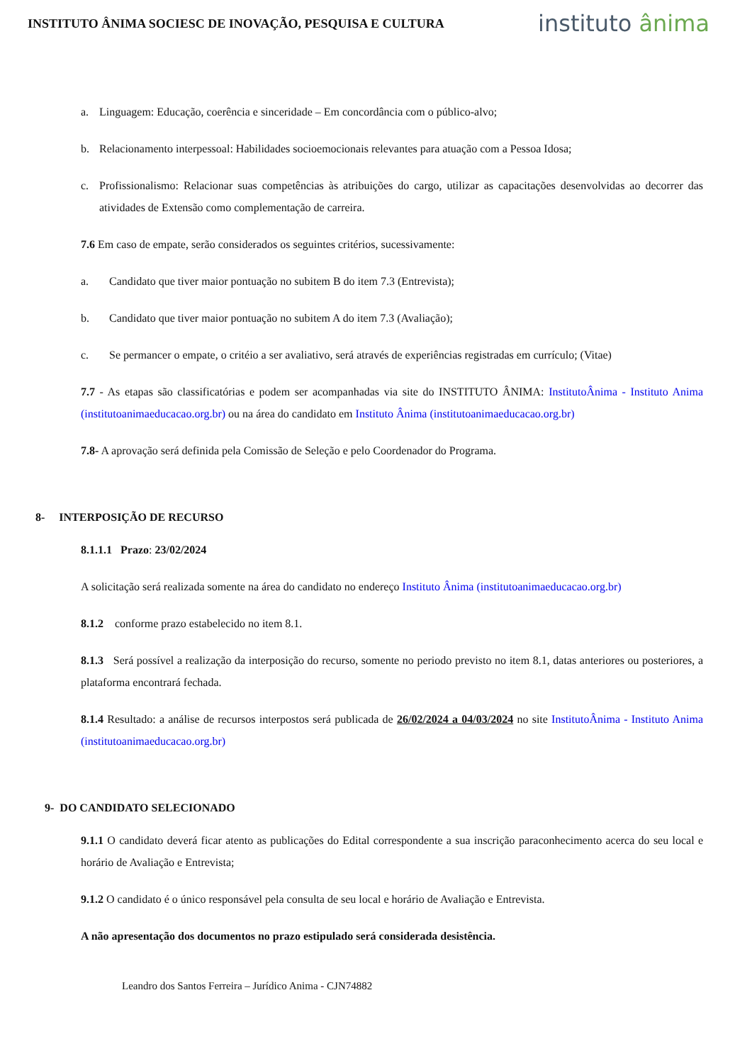INSTITUTO ÂNIMA SOCIESC DE INOVAÇÃO, PESQUISA E CULTURA
instituto ânima
a. Linguagem: Educação, coerência e sinceridade – Em concordância com o público-alvo;
b. Relacionamento interpessoal: Habilidades socioemocionais relevantes para atuação com a Pessoa Idosa;
c. Profissionalismo: Relacionar suas competências às atribuições do cargo, utilizar as capacitações desenvolvidas ao decorrer das atividades de Extensão como complementação de carreira.
7.6 Em caso de empate, serão considerados os seguintes critérios, sucessivamente:
a. Candidato que tiver maior pontuação no subitem B do item 7.3 (Entrevista);
b. Candidato que tiver maior pontuação no subitem A do item 7.3 (Avaliação);
c. Se permancer o empate, o critéio a ser avaliativo, será através de experiências registradas em currículo; (Vitae)
7.7 - As etapas são classificatórias e podem ser acompanhadas via site do INSTITUTO ÂNIMA: InstitutoÂnima - Instituto Anima (institutoanimaeducacao.org.br) ou na área do candidato em Instituto Ânima (institutoanimaeducacao.org.br)
7.8- A aprovação será definida pela Comissão de Seleção e pelo Coordenador do Programa.
8- INTERPOSIÇÃO DE RECURSO
8.1.1.1 Prazo: 23/02/2024
A solicitação será realizada somente na área do candidato no endereço Instituto Ânima (institutoanimaeducacao.org.br)
8.1.2 conforme prazo estabelecido no item 8.1.
8.1.3 Será possível a realização da interposição do recurso, somente no periodo previsto no item 8.1, datas anteriores ou posteriores, a plataforma encontrará fechada.
8.1.4 Resultado: a análise de recursos interpostos será publicada de 26/02/2024 a 04/03/2024 no site InstitutoÂnima - Instituto Anima (institutoanimaeducacao.org.br)
9- DO CANDIDATO SELECIONADO
9.1.1 O candidato deverá ficar atento as publicações do Edital correspondente a sua inscrição paraconhecimento acerca do seu local e horário de Avaliação e Entrevista;
9.1.2 O candidato é o único responsável pela consulta de seu local e horário de Avaliação e Entrevista.
A não apresentação dos documentos no prazo estipulado será considerada desistência.
Leandro dos Santos Ferreira – Jurídico Anima - CJN74882